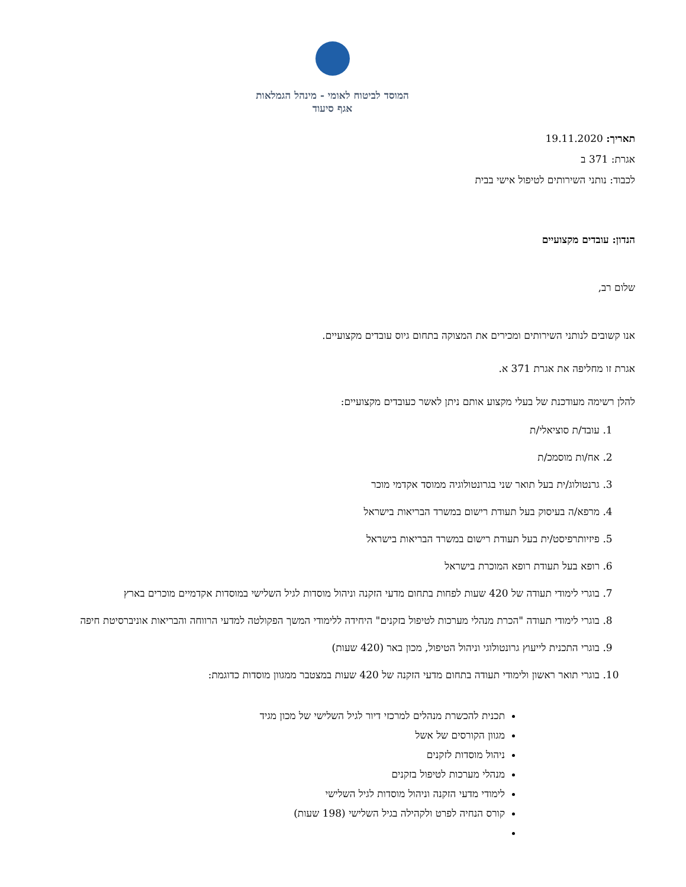המוסד לביטוח לאומי - מינהל הגמלאות
אגף סיעוד
תאריך: 19.11.2020
אגרת: 371 ב
לכבוד: נותני השירותים לטיפול אישי בבית
הנדון: עובדים מקצועיים
שלום רב,
אנו קשובים לנותני השירותים ומכירים את המצוקה בתחום גיוס עובדים מקצועיים.
אגרת זו מחליפה את אגרת 371 א.
להלן רשימה מעודכנת של בעלי מקצוע אותם ניתן לאשר כעובדים מקצועיים:
1. עובד/ת סוציאלי/ת
2. אח/ות מוסמכ/ת
3. גרנטולוג/ית בעל תואר שני בגרונטולוגיה ממוסד אקדמי מוכר
4. מרפא/ה בעיסוק בעל תעודת רישום במשרד הבריאות בישראל
5. פיזיותרפיסט/ית בעל תעודת רישום במשרד הבריאות בישראל
6. רופא בעל תעודת רופא המוכרת בישראל
7. בוגרי לימודי תעודה של 420 שעות לפחות בתחום מדעי הזקנה וניהול מוסדות לגיל השלישי במוסדות אקדמיים מוכרים בארץ
8. בוגרי לימודי תעודה "הכרת מנהלי מערכות לטיפול בזקנים" היחידה ללימודי המשך הפקולטה למדעי הרווחה והבריאות אוניברסיטת חיפה
9. בוגרי התכנית לייעוץ גרונטולוגי וניהול הטיפול, מכון באר (420 שעות)
10. בוגרי תואר ראשון ולימודי תעודה בתחום מדעי הזקנה של 420 שעות במצטבר ממגוון מוסדות כדוגמת:
תכנית להכשרת מנהלים למרכזי דיור לגיל השלישי של מכון מגיד
מגוון הקורסים של אשל
ניהול מוסדות לזקנים
מנהלי מערכות לטיפול בזקנים
לימודי מדעי הזקנה וניהול מוסדות לגיל השלישי
קורס הנחיה לפרט ולקהילה בגיל השלישי (198 שעות)